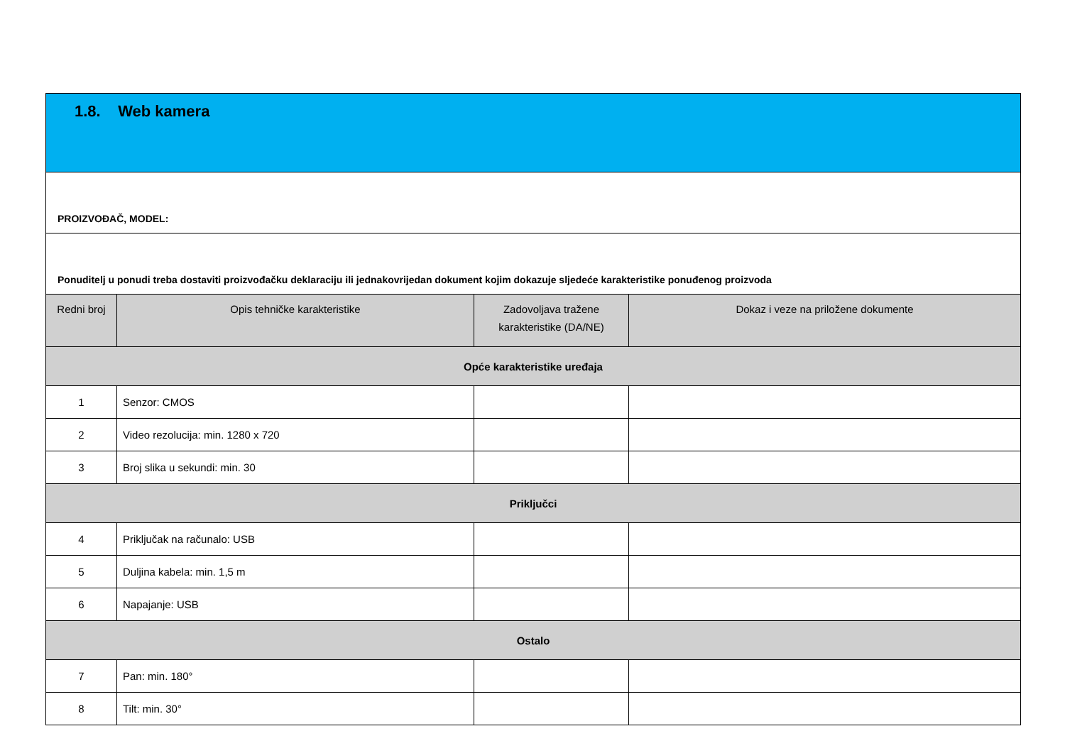| 1.8. Web kamera | | | |
| --- | --- | --- | --- |
| PROIZVOĐAČ, MODEL: | | | |
| Ponuditelj u ponudi treba dostaviti proizvođačku deklaraciju ili jednakovrijedan dokument kojim dokazuje sljedeće karakteristike ponuđenog proizvoda | | | |
| Redni broj | Opis tehničke karakteristike | Zadovoljava tražene karakteristike (DA/NE) | Dokaz i veze na priložene dokumente |
| Opće karakteristike uređaja | | | |
| 1 | Senzor: CMOS | | |
| 2 | Video rezolucija: min. 1280 x 720 | | |
| 3 | Broj slika u sekundi: min. 30 | | |
| Priključci | | | |
| 4 | Priključak na računalo: USB | | |
| 5 | Duljina kabela: min. 1,5 m | | |
| 6 | Napajanje: USB | | |
| Ostalo | | | |
| 7 | Pan: min. 180° | | |
| 8 | Tilt: min. 30° | | |